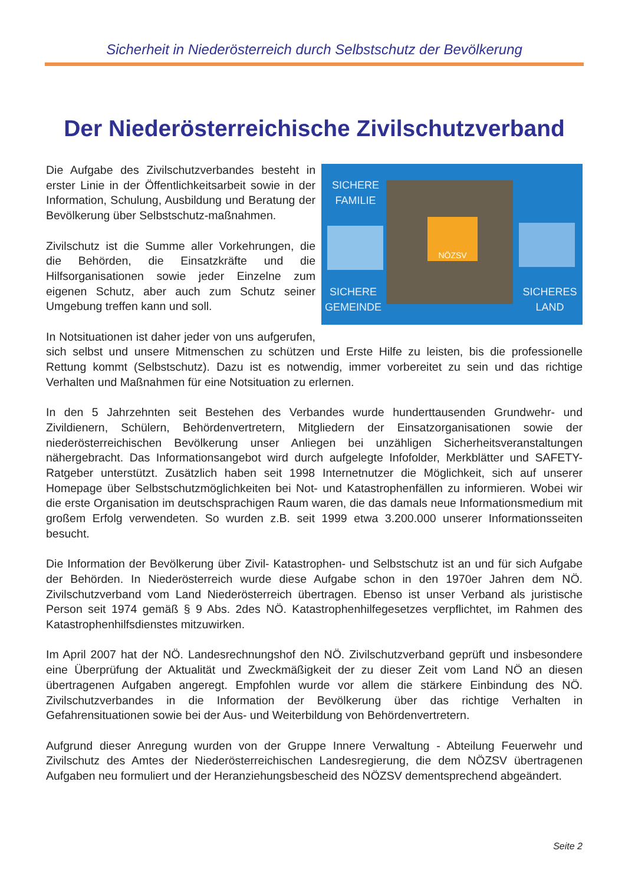Sicherheit in Niederösterreich durch Selbstschutz der Bevölkerung
Der Niederösterreichische Zivilschutzverband
SICHERE
FAMILIE
NÖZSV
SICHERE
GEMEINDE
SICHERES
LAND
Die Aufgabe des Zivilschutzverbandes besteht in erster Linie in der Öffentlichkeitsarbeit sowie in der Information, Schulung, Ausbildung und Beratung der Bevölkerung über Selbstschutz-maßnahmen.
Zivilschutz ist die Summe aller Vorkehrungen, die die Behörden, die Einsatzkräfte und die Hilfsorganisationen sowie jeder Einzelne zum eigenen Schutz, aber auch zum Schutz seiner Umgebung treffen kann und soll.
In Notsituationen ist daher jeder von uns aufgerufen, sich selbst und unsere Mitmenschen zu schützen und Erste Hilfe zu leisten, bis die professionelle Rettung kommt (Selbstschutz). Dazu ist es notwendig, immer vorbereitet zu sein und das richtige Verhalten und Maßnahmen für eine Notsituation zu erlernen.
In den 5 Jahrzehnten seit Bestehen des Verbandes wurde hunderttausenden Grundwehr- und Zivildienern, Schülern, Behördenvertretern, Mitgliedern der Einsatzorganisationen sowie der niederösterreichischen Bevölkerung unser Anliegen bei unzähligen Sicherheitsveranstaltungen nähergebracht. Das Informationsangebot wird durch aufgelegte Infofolder, Merkblätter und SAFETY-Ratgeber unterstützt. Zusätzlich haben seit 1998 Internetnutzer die Möglichkeit, sich auf unserer Homepage über Selbstschutzmöglichkeiten bei Not- und Katastrophenfällen zu informieren. Wobei wir die erste Organisation im deutschsprachigen Raum waren, die das damals neue Informationsmedium mit großem Erfolg verwendeten. So wurden z.B. seit 1999 etwa 3.200.000 unserer Informationsseiten besucht.
Die Information der Bevölkerung über Zivil- Katastrophen- und Selbstschutz ist an und für sich Aufgabe der Behörden. In Niederösterreich wurde diese Aufgabe schon in den 1970er Jahren dem NÖ. Zivilschutzverband vom Land Niederösterreich übertragen. Ebenso ist unser Verband als juristische Person seit 1974 gemäß § 9 Abs. 2des NÖ. Katastrophenhilfegesetzes verpflichtet, im Rahmen des Katastrophenhilfsdienstes mitzuwirken.
Im April 2007 hat der NÖ. Landesrechnungshof den NÖ. Zivilschutzverband geprüft und insbesondere eine Überprüfung der Aktualität und Zweckmäßigkeit der zu dieser Zeit vom Land NÖ an diesen übertragenen Aufgaben angeregt. Empfohlen wurde vor allem die stärkere Einbindung des NÖ. Zivilschutzverbandes in die Information der Bevölkerung über das richtige Verhalten in Gefahrensituationen sowie bei der Aus- und Weiterbildung von Behördenvertretern.
Aufgrund dieser Anregung wurden von der Gruppe Innere Verwaltung - Abteilung Feuerwehr und Zivilschutz des Amtes der Niederösterreichischen Landesregierung, die dem NÖZSV übertragenen Aufgaben neu formuliert und der Heranziehungsbescheid des NÖZSV dementsprechend abgeändert.
Seite 2